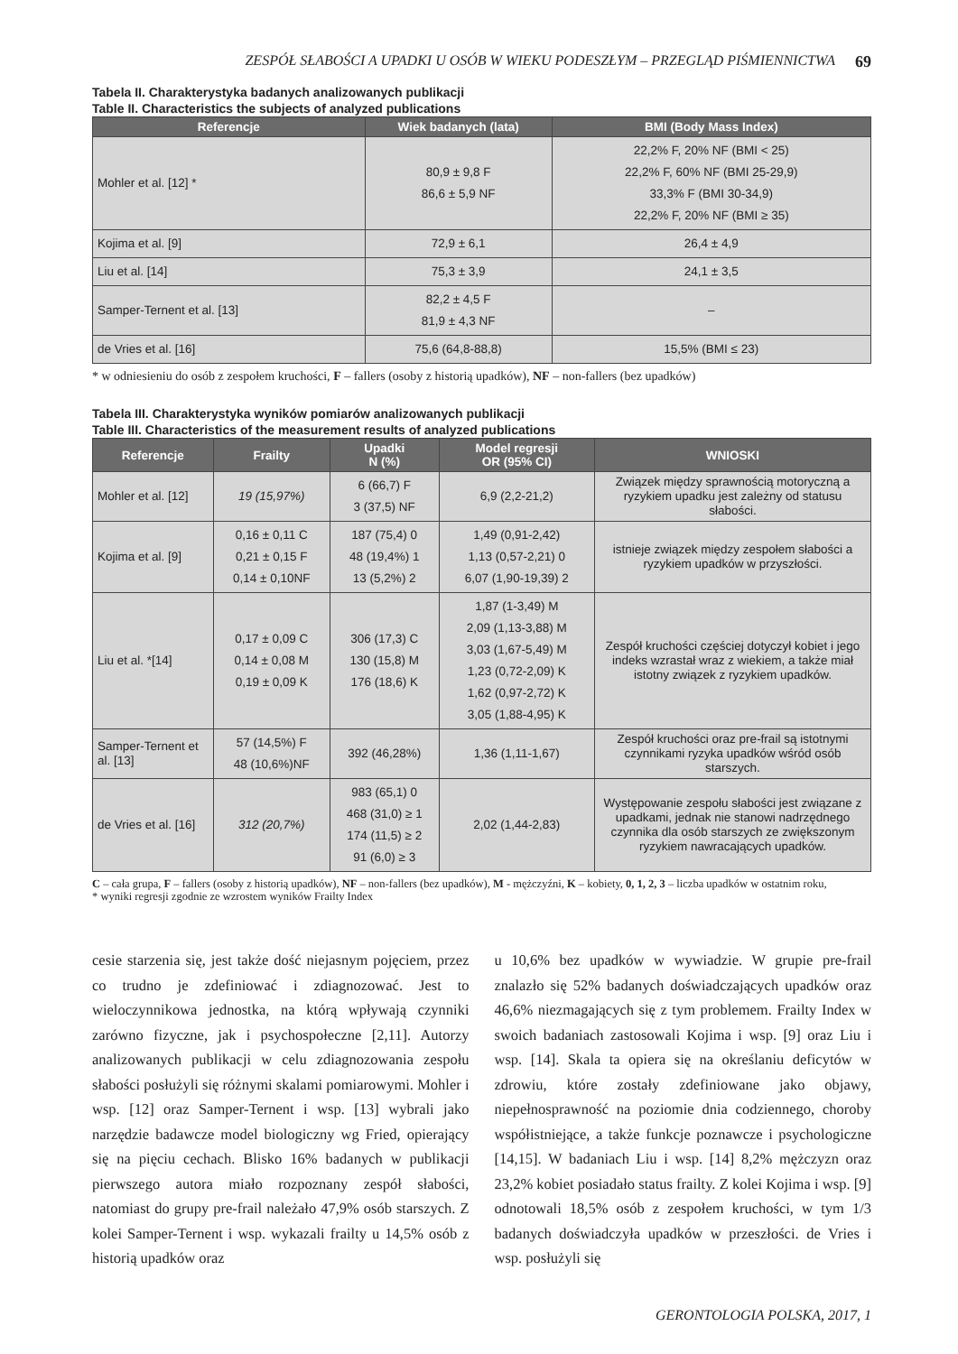ZESPÓŁ SŁABOŚCI A UPADKI U OSÓB W WIEKU PODESZŁYM – PRZEGLĄD PIŚMIENNICTWA 69
Tabela II. Charakterystyka badanych analizowanych publikacji
Table II. Characteristics the subjects of analyzed publications
| Referencje | Wiek badanych (lata) | BMI (Body Mass Index) |
| --- | --- | --- |
| Mohler et al. [12] * | 80,9 ± 9,8 F 86,6 ± 5,9 NF | 22,2% F, 20% NF (BMI < 25) 22,2% F, 60% NF (BMI 25-29,9) 33,3% F (BMI 30-34,9) 22,2% F, 20% NF (BMI ≥ 35) |
| Kojima et al. [9] | 72,9 ± 6,1 | 26,4 ± 4,9 |
| Liu et al. [14] | 75,3 ± 3,9 | 24,1 ± 3,5 |
| Samper-Ternent et al. [13] | 82,2 ± 4,5 F 81,9 ± 4,3 NF | – |
| de Vries et al. [16] | 75,6 (64,8-88,8) | 15,5% (BMI ≤ 23) |
* w odniesieniu do osób z zespołem kruchości, F – fallers (osoby z historią upadków), NF – non-fallers (bez upadków)
Tabela III. Charakterystyka wyników pomiarów analizowanych publikacji
Table III. Characteristics of the measurement results of analyzed publications
| Referencje | Frailty | Upadki N (%) | Model regresji OR (95% CI) | WNIOSKI |
| --- | --- | --- | --- | --- |
| Mohler et al. [12] | 19 (15,97%) | 6 (66,7) F 3 (37,5) NF | 6,9 (2,2-21,2) | Związek między sprawnością motoryczną a ryzykiem upadku jest zależny od statusu słabości. |
| Kojima et al. [9] | 0,16 ± 0,11 C 0,21 ± 0,15 F 0,14 ± 0,10NF | 187 (75,4) 0 48 (19,4%) 1 13 (5,2%) 2 | 1,49 (0,91-2,42) 1,13 (0,57-2,21) 0 6,07 (1,90-19,39) 2 | istnieje związek między zespołem słabości a ryzykiem upadków w przyszłości. |
| Liu et al. *[14] | 0,17 ± 0,09 C 0,14 ± 0,08 M 0,19 ± 0,09 K | 306 (17,3) C 130 (15,8) M 176 (18,6) K | 1,87 (1-3,49) M 2,09 (1,13-3,88) M 3,03 (1,67-5,49) M 1,23 (0,72-2,09) K 1,62 (0,97-2,72) K 3,05 (1,88-4,95) K | Zespół kruchości częściej dotyczył kobiet i jego indeks wzrastał wraz z wiekiem, a także miał istotny związek z ryzykiem upadków. |
| Samper-Ternent et al. [13] | 57 (14,5%) F 48 (10,6%)NF | 392 (46,28%) | 1,36 (1,11-1,67) | Zespół kruchości oraz pre-frail są istotnymi czynnikami ryzyka upadków wśród osób starszych. |
| de Vries et al. [16] | 312 (20,7%) | 983 (65,1) 0 468 (31,0) ≥ 1 174 (11,5) ≥ 2 91 (6,0) ≥ 3 | 2,02 (1,44-2,83) | Występowanie zespołu słabości jest związane z upadkami, jednak nie stanowi nadrzędnego czynnika dla osób starszych ze zwiększonym ryzykiem nawracających upadków. |
C – cała grupa, F – fallers (osoby z historią upadków), NF – non-fallers (bez upadków), M - mężczyźni, K – kobiety, 0, 1, 2, 3 – liczba upadków w ostatnim roku,
* wyniki regresji zgodnie ze wzrostem wyników Frailty Index
cesie starzenia się, jest także dość niejasnym pojęciem, przez co trudno je zdefiniować i zdiagnozować. Jest to wieloczynnikowa jednostka, na którą wpływają czynniki zarówno fizyczne, jak i psychospołeczne [2,11]. Autorzy analizowanych publikacji w celu zdiagnozowania zespołu słabości posłużyli się różnymi skalami pomiarowymi. Mohler i wsp. [12] oraz Samper-Ternent i wsp. [13] wybrali jako narzędzie badawcze model biologiczny wg Fried, opierający się na pięciu cechach. Blisko 16% badanych w publikacji pierwszego autora miało rozpoznany zespół słabości, natomiast do grupy pre-frail należało 47,9% osób starszych. Z kolei Samper-Ternent i wsp. wykazali frailty u 14,5% osób z historią upadków oraz
u 10,6% bez upadków w wywiadzie. W grupie pre-frail znalazło się 52% badanych doświadczających upadków oraz 46,6% niezmagających się z tym problemem. Frailty Index w swoich badaniach zastosowali Kojima i wsp. [9] oraz Liu i wsp. [14]. Skala ta opiera się na określaniu deficytów w zdrowiu, które zostały zdefiniowane jako objawy, niepełnosprawność na poziomie dnia codziennego, choroby współistniejące, a także funkcje poznawcze i psychologiczne [14,15]. W badaniach Liu i wsp. [14] 8,2% mężczyzn oraz 23,2% kobiet posiadało status frailty. Z kolei Kojima i wsp. [9] odnotowali 18,5% osób z zespołem kruchości, w tym 1/3 badanych doświadczyła upadków w przeszłości. de Vries i wsp. posłużyli się
GERONTOLOGIA POLSKA, 2017, 1